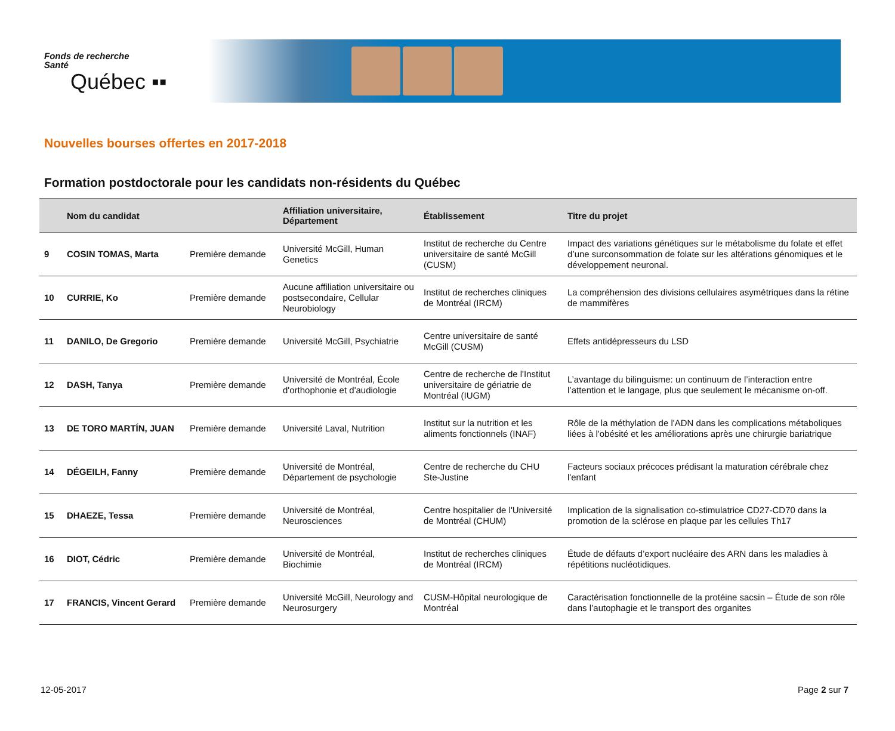Fonds de recherche
Santé
Québec ▪▪
Nouvelles bourses offertes en 2017-2018
Formation postdoctorale pour les candidats non-résidents du Québec
| | Nom du candidat | | Affiliation universitaire, Département | Établissement | Titre du projet |
| --- | --- | --- | --- | --- | --- |
| 9 | COSIN TOMAS, Marta | Première demande | Université McGill, Human Genetics | Institut de recherche du Centre universitaire de santé McGill (CUSM) | Impact des variations génétiques sur le métabolisme du folate et effet d’une surconsommation de folate sur les altérations génomiques et le développement neuronal. |
| 10 | CURRIE, Ko | Première demande | Aucune affiliation universitaire ou postsecondaire, Cellular Neurobiology | Institut de recherches cliniques de Montréal (IRCM) | La compréhension des divisions cellulaires asymétriques dans la rétine de mammifères |
| 11 | DANILO, De Gregorio | Première demande | Université McGill, Psychiatrie | Centre universitaire de santé McGill (CUSM) | Effets antidépresseurs du LSD |
| 12 | DASH, Tanya | Première demande | Université de Montréal, École d'orthophonie et d'audiologie | Centre de recherche de l'Institut universitaire de gériatrie de Montréal (IUGM) | L’avantage du bilinguisme: un continuum de l’interaction entre l’attention et le langage, plus que seulement le mécanisme on-off. |
| 13 | DE TORO MARTÍN, JUAN | Première demande | Université Laval, Nutrition | Institut sur la nutrition et les aliments fonctionnels (INAF) | Rôle de la méthylation de l'ADN dans les complications métaboliques liées à l'obésité et les améliorations après une chirurgie bariatrique |
| 14 | DÉGEILH, Fanny | Première demande | Université de Montréal, Département de psychologie | Centre de recherche du CHU Ste-Justine | Facteurs sociaux précoces prédisant la maturation cérébrale chez l'enfant |
| 15 | DHAEZE, Tessa | Première demande | Université de Montréal, Neurosciences | Centre hospitalier de l'Université de Montréal (CHUM) | Implication de la signalisation co-stimulatrice CD27-CD70 dans la promotion de la sclérose en plaque par les cellules Th17 |
| 16 | DIOT, Cédric | Première demande | Université de Montréal, Biochimie | Institut de recherches cliniques de Montréal (IRCM) | Étude de défauts d’export nucléaire des ARN dans les maladies à répétitions nucléotidiques. |
| 17 | FRANCIS, Vincent Gerard | Première demande | Université McGill, Neurology and Neurosurgery | CUSM-Hôpital neurologique de Montréal | Caractérisation fonctionnelle de la protéine sacsin – Étude de son rôle dans l’autophagie et le transport des organites |
12-05-2017 Page 2 sur 7